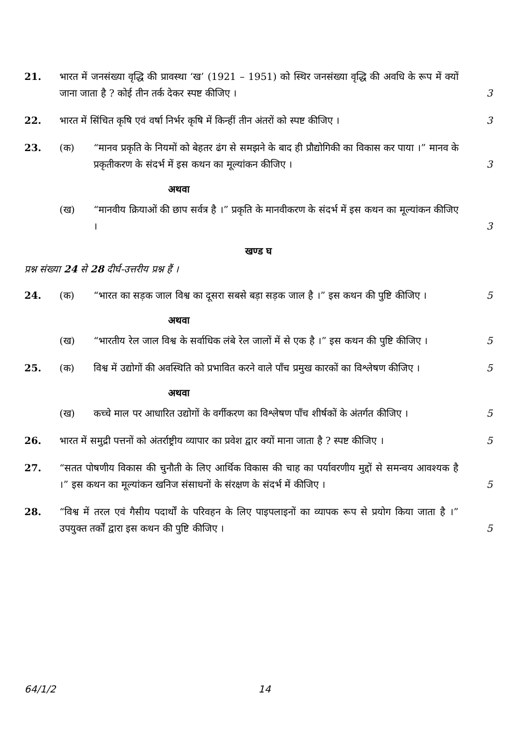21. भारत में जनसंख्या वृद्धि की प्रावस्था ‘ख’ (1921 – 1951) को स्थिर जनसंख्या वृद्धि की अवधि के रूप में क्यों जाना जाता है ? कोई तीन तर्क देकर स्पष्ट कीजिए ।
3
22. भारत में सिंचित कृषि एवं वर्षा निर्भर कृषि में किन्हीं तीन अंतरों को स्पष्ट कीजिए ।
3
23. (क) “मानव प्रकृति के नियमों को बेहतर ढंग से समझने के बाद ही प्रौद्योगिकी का विकास कर पाया ।” मानव के प्रकृतीकरण के संदर्भ में इस कथन का मूल्यांकन कीजिए ।
3
अथवा
(ख) “मानवीय क्रियाओं की छाप सर्वत्र है ।” प्रकृति के मानवीकरण के संदर्भ में इस कथन का मूल्यांकन कीजिए ।
3
खण्ड घ
प्रश्न संख्या 24 से 28 दीर्घ-उत्तरीय प्रश्न हैं ।
24. (क) “भारत का सड़क जाल विश्व का दूसरा सबसे बड़ा सड़क जाल है ।” इस कथन की पुष्टि कीजिए ।
5
अथवा
(ख) “भारतीय रेल जाल विश्व के सर्वाधिक लंबे रेल जालों में से एक है ।” इस कथन की पुष्टि कीजिए ।
5
25. (क) विश्व में उद्योगों की अवस्थिति को प्रभावित करने वाले पाँच प्रमुख कारकों का विश्लेषण कीजिए ।
5
अथवा
(ख) कच्चे माल पर आधारित उद्योगों के वर्गीकरण का विश्लेषण पाँच शीर्षकों के अंतर्गत कीजिए ।
5
26. भारत में समुद्री पत्तनों को अंतर्राष्ट्रीय व्यापार का प्रवेश द्वार क्यों माना जाता है ? स्पष्ट कीजिए ।
5
27. “सतत पोषणीय विकास की चुनौती के लिए आर्थिक विकास की चाह का पर्यावरणीय मुद्दों से समन्वय आवश्यक है ।” इस कथन का मूल्यांकन खनिज संसाधनों के संरक्षण के संदर्भ में कीजिए ।
5
28. “विश्व में तरल एवं गैसीय पदार्थों के परिवहन के लिए पाइपलाइनों का व्यापक रूप से प्रयोग किया जाता है ।” उपयुक्त तर्कों द्वारा इस कथन की पुष्टि कीजिए ।
5
64/1/2 14